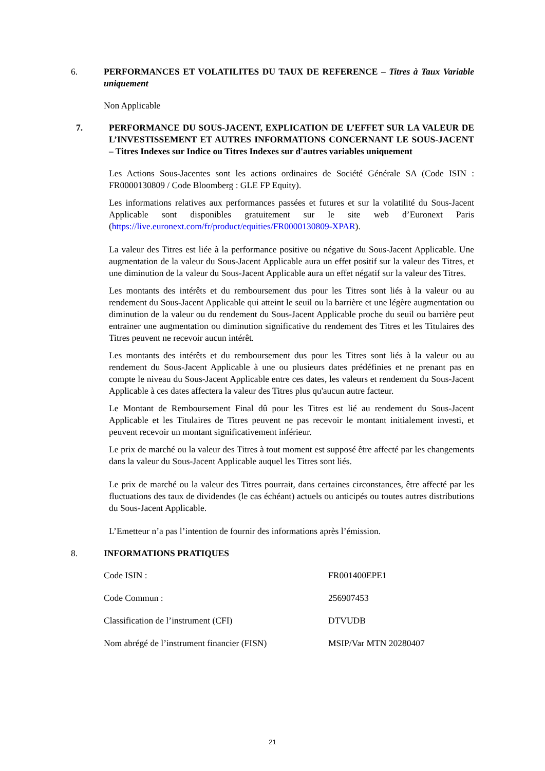6. PERFORMANCES ET VOLATILITES DU TAUX DE REFERENCE – Titres à Taux Variable uniquement
Non Applicable
7. PERFORMANCE DU SOUS-JACENT, EXPLICATION DE L’EFFET SUR LA VALEUR DE L’INVESTISSEMENT ET AUTRES INFORMATIONS CONCERNANT LE SOUS-JACENT – Titres Indexes sur Indice ou Titres Indexes sur d'autres variables uniquement
Les Actions Sous-Jacentes sont les actions ordinaires de Société Générale SA (Code ISIN : FR0000130809 / Code Bloomberg : GLE FP Equity).
Les informations relatives aux performances passées et futures et sur la volatilité du Sous-Jacent Applicable sont disponibles gratuitement sur le site web d’Euronext Paris (https://live.euronext.com/fr/product/equities/FR0000130809-XPAR).
La valeur des Titres est liée à la performance positive ou négative du Sous-Jacent Applicable. Une augmentation de la valeur du Sous-Jacent Applicable aura un effet positif sur la valeur des Titres, et une diminution de la valeur du Sous-Jacent Applicable aura un effet négatif sur la valeur des Titres.
Les montants des intérêts et du remboursement dus pour les Titres sont liés à la valeur ou au rendement du Sous-Jacent Applicable qui atteint le seuil ou la barrière et une légère augmentation ou diminution de la valeur ou du rendement du Sous-Jacent Applicable proche du seuil ou barrière peut entrainer une augmentation ou diminution significative du rendement des Titres et les Titulaires des Titres peuvent ne recevoir aucun intérêt.
Les montants des intérêts et du remboursement dus pour les Titres sont liés à la valeur ou au rendement du Sous-Jacent Applicable à une ou plusieurs dates prédéfinies et ne prenant pas en compte le niveau du Sous-Jacent Applicable entre ces dates, les valeurs et rendement du Sous-Jacent Applicable à ces dates affectera la valeur des Titres plus qu'aucun autre facteur.
Le Montant de Remboursement Final dû pour les Titres est lié au rendement du Sous-Jacent Applicable et les Titulaires de Titres peuvent ne pas recevoir le montant initialement investi, et peuvent recevoir un montant significativement inférieur.
Le prix de marché ou la valeur des Titres à tout moment est supposé être affecté par les changements dans la valeur du Sous-Jacent Applicable auquel les Titres sont liés.
Le prix de marché ou la valeur des Titres pourrait, dans certaines circonstances, être affecté par les fluctuations des taux de dividendes (le cas échéant) actuels ou anticipés ou toutes autres distributions du Sous-Jacent Applicable.
L’Emetteur n’a pas l’intention de fournir des informations après l’émission.
8. INFORMATIONS PRATIQUES
| Code ISIN : | FR001400EPE1 |
| Code Commun : | 256907453 |
| Classification de l’instrument (CFI) | DTVUDB |
| Nom abrégé de l’instrument financier (FISN) | MSIP/Var MTN 20280407 |
21